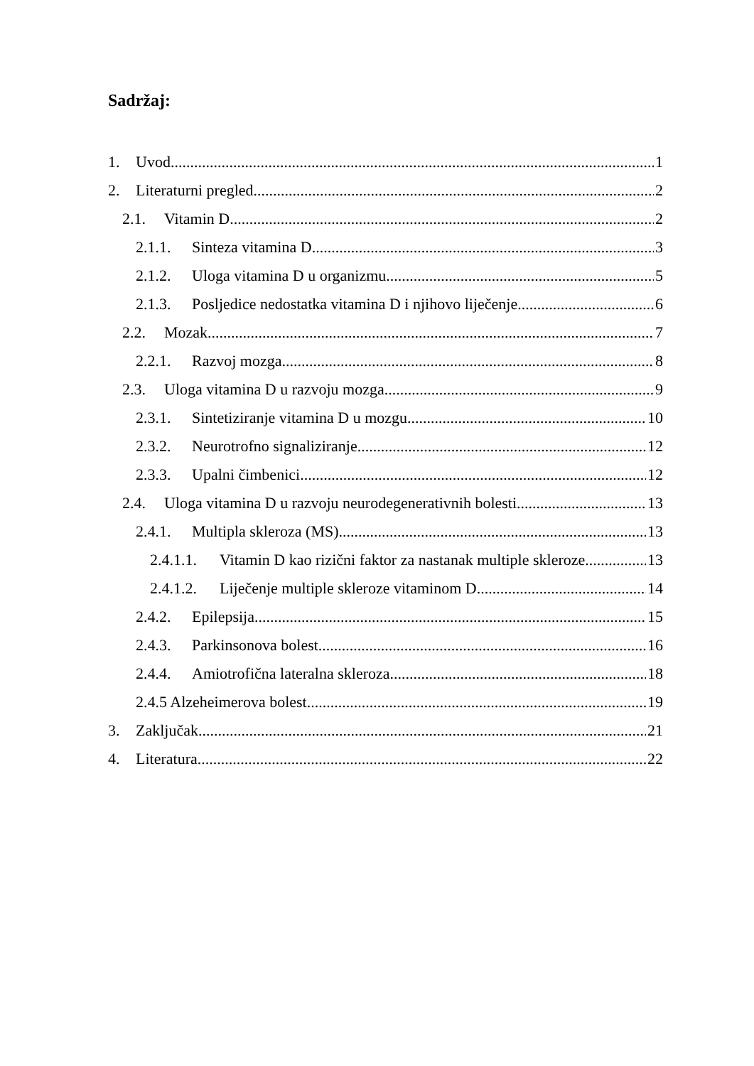Sadržaj:
1. Uvod 1
2. Literaturni pregled 2
2.1. Vitamin D 2
2.1.1. Sinteza vitamina D 3
2.1.2. Uloga vitamina D u organizmu 5
2.1.3. Posljedice nedostatka vitamina D i njihovo liječenje 6
2.2. Mozak 7
2.2.1. Razvoj mozga 8
2.3. Uloga vitamina D u razvoju mozga 9
2.3.1. Sintetiziranje vitamina D u mozgu 10
2.3.2. Neurotrofno signaliziranje 12
2.3.3. Upalni čimbenici 12
2.4. Uloga vitamina D u razvoju neurodegenerativnih bolesti 13
2.4.1. Multipla skleroza (MS) 13
2.4.1.1. Vitamin D kao rizični faktor za nastanak multiple skleroze 13
2.4.1.2. Liječenje multiple skleroze vitaminom D 14
2.4.2. Epilepsija 15
2.4.3. Parkinsonova bolest 16
2.4.4. Amiotrofična lateralna skleroza 18
2.4.5 Alzeheimerova bolest 19
3. Zaključak 21
4. Literatura 22